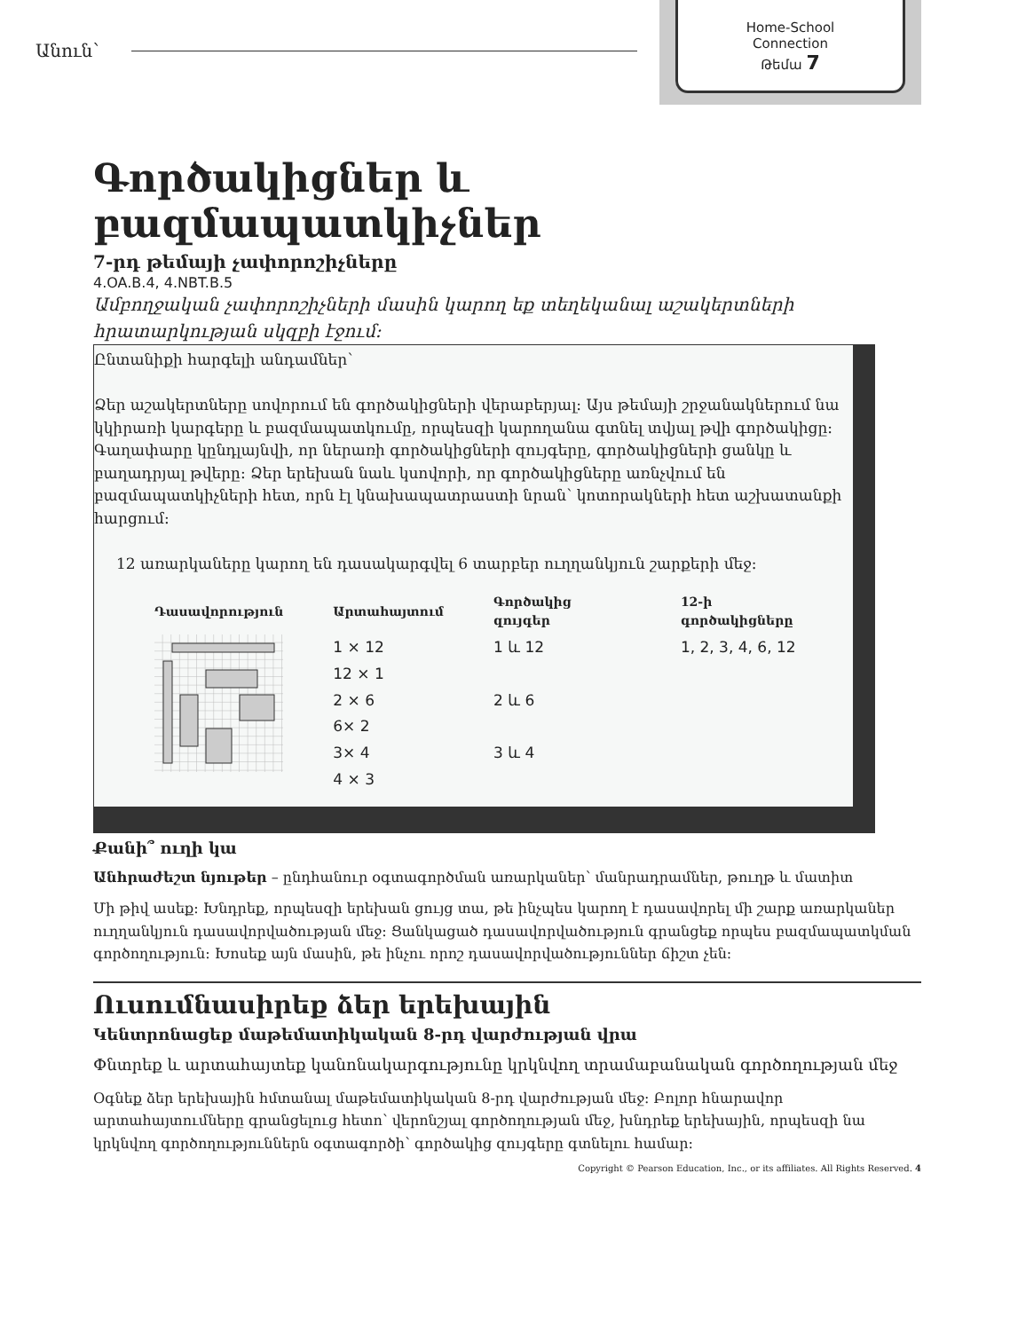Անուն՝
Home-School
Connection
Թեմա 7
Գործակիցներ և բազմապատկիչներ
7-րդ թեմայի չափորոշիչները
4.OA.B.4, 4.NBT.B.5
Ամբողջական չափորոշիչների մասին կարող եք տեղեկանալ աշակերտների հրատարկության սկզբի էջում:
Ընտանիքի հարգելի անդամներ՝
Ձեր աշակերտները սովորում են գործակիցների վերաբերյալ: Այս թեմայի շրջանակներում նա կկիրառի կարգերը և բազմապատկումը, որպեսզի կարողանա գտնել տվյալ թվի գործակիցը: Գաղափարը կընդլայնվի, որ ներառի գործակիցների զույգերը, գործակիցների ցանկը և բաղադրյալ թվերը: Ձեր երեխան նաև կսովորի, որ գործակիցները առնչվում են բազմապատկիչների հետ, որն էլ կնախապատրաստի նրան՝ կոտորակների հետ աշխատանքի հարցում:
12 առարկաները կարող են դասակարգվել 6 տարբեր ուղղանկյուն շարքերի մեջ:
| Դասավորություն | Արտահայտում | Գործակից զույգեր | 12-ի գործակիցները |
| --- | --- | --- | --- |
| | 1 × 12 12 × 1 2 × 6 6× 2 3× 4 4 × 3 | 1 և 12 2 և 6 3 և 4 | 1, 2, 3, 4, 6, 12 |
Քանի՞ ուղի կա
Անհրաժեշտ նյութեր – ընդհանուր օգտագործման առարկաներ՝ մանրադրամներ, թուղթ և մատիտ
Մի թիվ ասեք: Խնդրեք, որպեսզի երեխան ցույց տա, թե ինչպես կարող է դասավորել մի շարք առարկաներ ուղղանկյուն դասավորվածության մեջ: Ցանկացած դասավորվածություն գրանցեք որպես բազմապատկման գործողություն: Խոսեք այն մասին, թե ինչու որոշ դասավորվածություններ ճիշտ չեն:
Ուսումնասիրեք ձեր երեխային
Կենտրոնացեք մաթեմատիկական 8-րդ վարժության վրա
Փնտրեք և արտահայտեք կանոնակարգությունը կրկնվող տրամաբանական գործողության մեջ
Օգնեք ձեր երեխային հմտանալ մաթեմատիկական 8-րդ վարժության մեջ: Բոլոր հնարավոր արտահայտումները գրանցելուց հետո՝ վերոնշյալ գործողության մեջ, խնդրեք երեխային, որպեսզի նա կրկնվող գործողություններն օգտագործի՝ գործակից զույգերը գտնելու համար:
Copyright © Pearson Education, Inc., or its affiliates. All Rights Reserved. 4